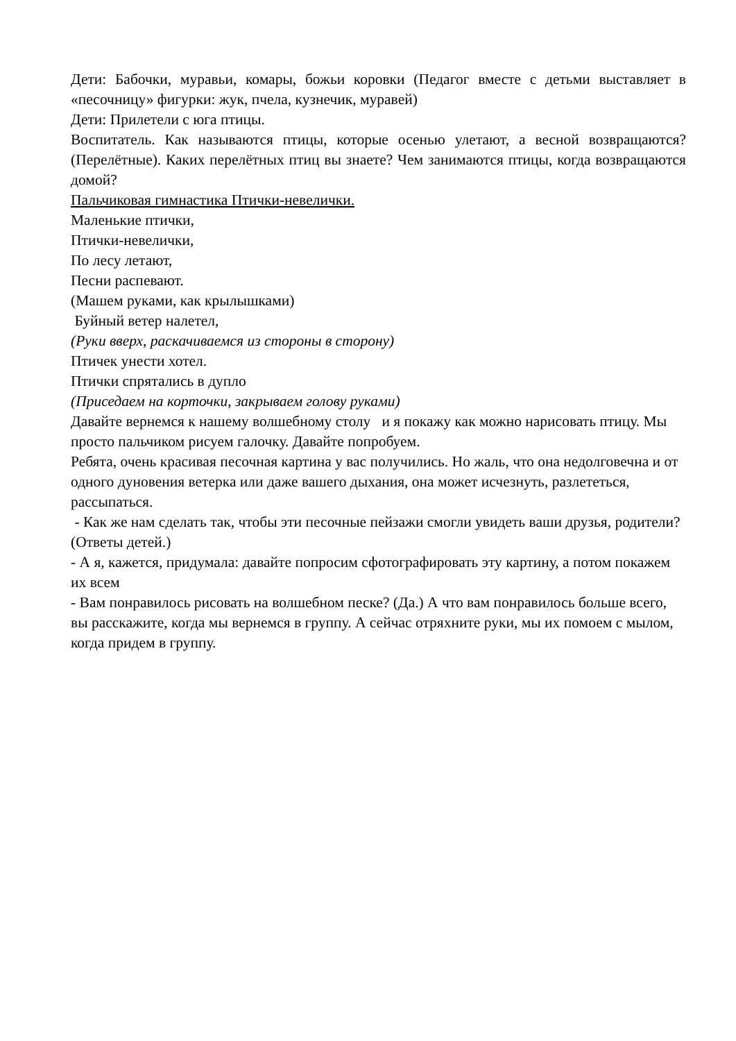Дети: Бабочки, муравьи, комары, божьи коровки (Педагог вместе с детьми выставляет в «песочницу» фигурки: жук, пчела, кузнечик, муравей)
Дети: Прилетели с юга птицы.
Воспитатель. Как называются птицы, которые осенью улетают, а весной возвращаются? (Перелётные). Каких перелётных птиц вы знаете? Чем занимаются птицы, когда возвращаются домой?
Пальчиковая гимнастика Птички-невелички.
Маленькие птички,
Птички-невелички,
По лесу летают,
Песни распевают.
(Машем руками, как крылышками)
Буйный ветер налетел,
(Руки вверх, раскачиваемся из стороны в сторону)
Птичек унести хотел.
Птички спрятались в дупло
(Приседаем на корточки, закрываем голову руками)
Давайте вернемся к нашему волшебному столу и я покажу как можно нарисовать птицу. Мы просто пальчиком рисуем галочку. Давайте попробуем.
Ребята, очень красивая песочная картина у вас получились. Но жаль, что она недолговечна и от одного дуновения ветерка или даже вашего дыхания, она может исчезнуть, разлететься, рассыпаться.
- Как же нам сделать так, чтобы эти песочные пейзажи смогли увидеть ваши друзья, родители? (Ответы детей.)
- А я, кажется, придумала: давайте попросим сфотографировать эту картину, а потом покажем их всем
- Вам понравилось рисовать на волшебном песке? (Да.) А что вам понравилось больше всего, вы расскажите, когда мы вернемся в группу. А сейчас отряхните руки, мы их помоем с мылом, когда придем в группу.